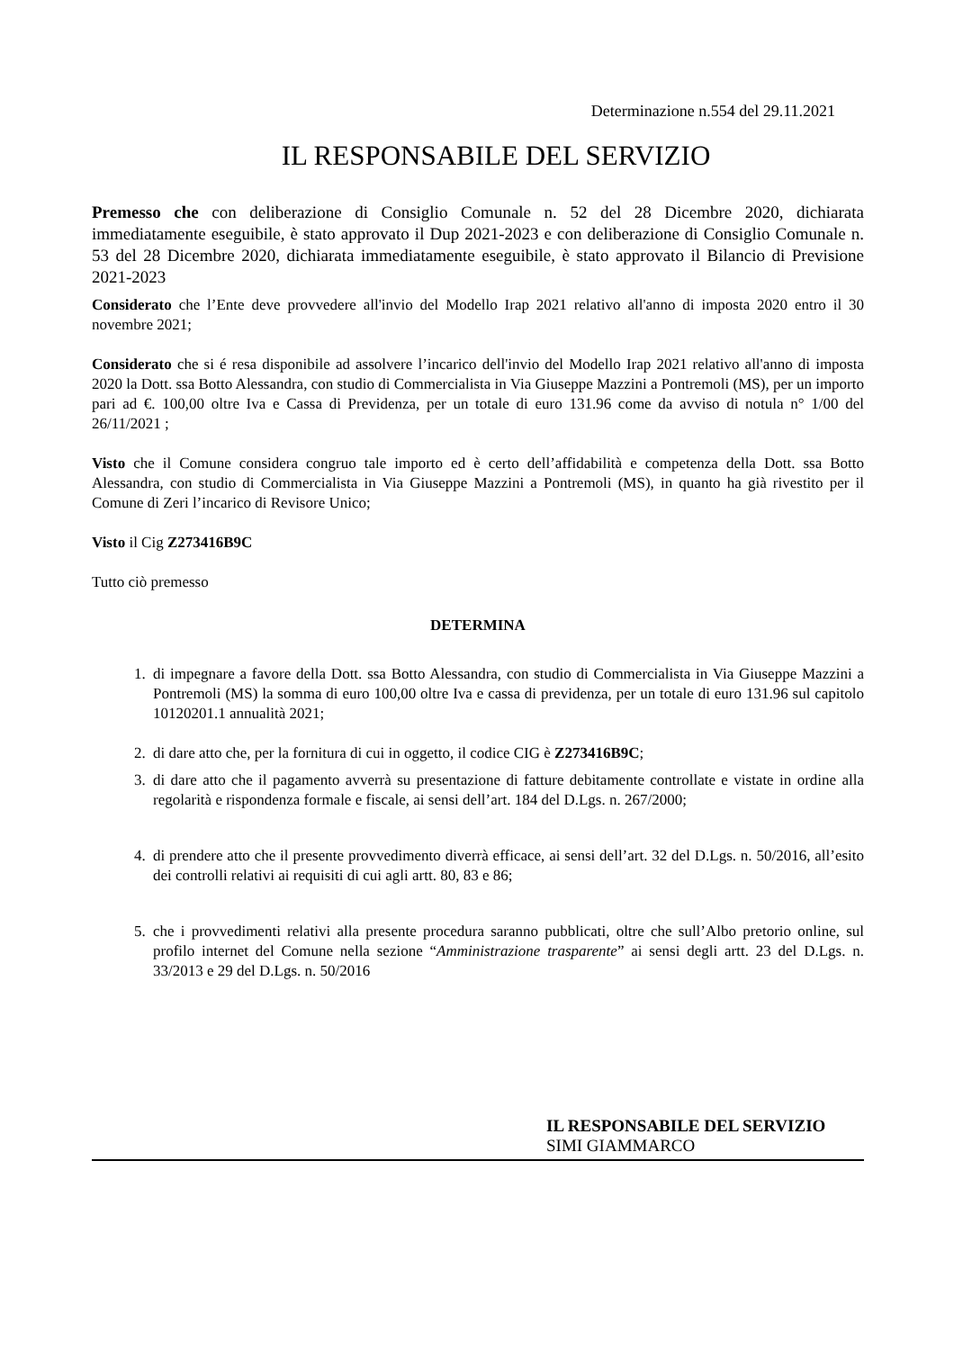Determinazione n.554 del 29.11.2021
IL RESPONSABILE DEL SERVIZIO
Premesso che con deliberazione di Consiglio Comunale n. 52 del 28 Dicembre 2020, dichiarata immediatamente eseguibile, è stato approvato il Dup 2021-2023 e con deliberazione di Consiglio Comunale n. 53 del 28 Dicembre 2020, dichiarata immediatamente eseguibile, è stato approvato il Bilancio di Previsione 2021-2023
Considerato che l’Ente deve provvedere all'invio del Modello Irap 2021 relativo all'anno di imposta 2020 entro il 30 novembre 2021;
Considerato che si é resa disponibile ad assolvere l’incarico dell'invio del Modello Irap 2021 relativo all'anno di imposta 2020 la Dott. ssa Botto Alessandra, con studio di Commercialista in Via Giuseppe Mazzini a Pontremoli (MS), per un importo pari ad €. 100,00 oltre Iva e Cassa di Previdenza, per un totale di euro 131.96 come da avviso di notula n° 1/00 del 26/11/2021 ;
Visto che il Comune considera congruo tale importo ed è certo dell’affidabilità e competenza della Dott. ssa Botto Alessandra, con studio di Commercialista in Via Giuseppe Mazzini a Pontremoli (MS), in quanto ha già rivestito per il Comune di Zeri l’incarico di Revisore Unico;
Visto il Cig Z273416B9C
Tutto ciò premesso
DETERMINA
1. di impegnare a favore della Dott. ssa Botto Alessandra, con studio di Commercialista in Via Giuseppe Mazzini a Pontremoli (MS) la somma di euro 100,00 oltre Iva e cassa di previdenza, per un totale di euro 131.96 sul capitolo 10120201.1 annualità 2021;
2. di dare atto che, per la fornitura di cui in oggetto, il codice CIG è Z273416B9C;
3. di dare atto che il pagamento avverrà su presentazione di fatture debitamente controllate e vistate in ordine alla regolarità e rispondenza formale e fiscale, ai sensi dell’art. 184 del D.Lgs. n. 267/2000;
4. di prendere atto che il presente provvedimento diverrà efficace, ai sensi dell’art. 32 del D.Lgs. n. 50/2016, all’esito dei controlli relativi ai requisiti di cui agli artt. 80, 83 e 86;
5. che i provvedimenti relativi alla presente procedura saranno pubblicati, oltre che sull’Albo pretorio online, sul profilo internet del Comune nella sezione “Amministrazione trasparente” ai sensi degli artt. 23 del D.Lgs. n. 33/2013 e 29 del D.Lgs. n. 50/2016
IL RESPONSABILE DEL SERVIZIO
SIMI GIAMMARCO